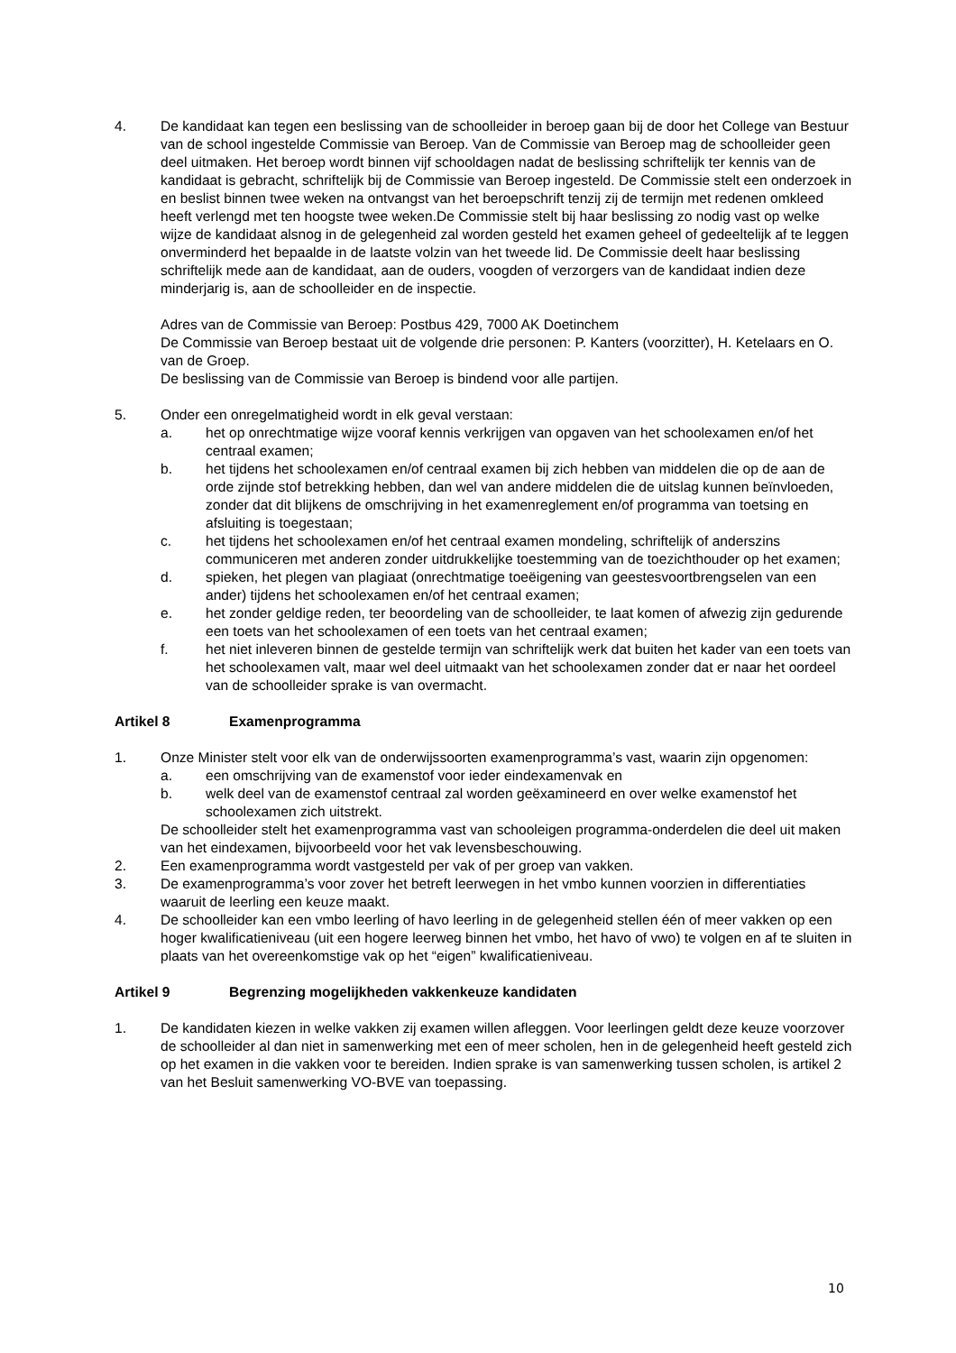4. De kandidaat kan tegen een beslissing van de schoolleider in beroep gaan bij de door het College van Bestuur van de school ingestelde Commissie van Beroep. Van de Commissie van Beroep mag de schoolleider geen deel uitmaken. Het beroep wordt binnen vijf schooldagen nadat de beslissing schriftelijk ter kennis van de kandidaat is gebracht, schriftelijk bij de Commissie van Beroep ingesteld. De Commissie stelt een onderzoek in en beslist binnen twee weken na ontvangst van het beroepschrift tenzij zij de termijn met redenen omkleed heeft verlengd met ten hoogste twee weken.De Commissie stelt bij haar beslissing zo nodig vast op welke wijze de kandidaat alsnog in de gelegenheid zal worden gesteld het examen geheel of gedeeltelijk af te leggen onverminderd het bepaalde in de laatste volzin van het tweede lid. De Commissie deelt haar beslissing schriftelijk mede aan de kandidaat, aan de ouders, voogden of verzorgers van de kandidaat indien deze minderjarig is, aan de schoolleider en de inspectie.
Adres van de Commissie van Beroep: Postbus 429, 7000 AK Doetinchem
De Commissie van Beroep bestaat uit de volgende drie personen: P. Kanters (voorzitter), H. Ketelaars en O. van de Groep.
De beslissing van de Commissie van Beroep is bindend voor alle partijen.
5. Onder een onregelmatigheid wordt in elk geval verstaan:
a. het op onrechtmatige wijze vooraf kennis verkrijgen van opgaven van het schoolexamen en/of het centraal examen;
b. het tijdens het schoolexamen en/of centraal examen bij zich hebben van middelen die op de aan de orde zijnde stof betrekking hebben, dan wel van andere middelen die de uitslag kunnen beïnvloeden, zonder dat dit blijkens de omschrijving in het examenreglement en/of programma van toetsing en afsluiting is toegestaan;
c. het tijdens het schoolexamen en/of het centraal examen mondeling, schriftelijk of anderszins communiceren met anderen zonder uitdrukkelijke toestemming van de toezichthouder op het examen;
d. spieken, het plegen van plagiaat (onrechtmatige toeëigening van geestesvoortbrengselen van een ander) tijdens het schoolexamen en/of het centraal examen;
e. het zonder geldige reden, ter beoordeling van de schoolleider, te laat komen of afwezig zijn gedurende een toets van het schoolexamen of een toets van het centraal examen;
f. het niet inleveren binnen de gestelde termijn van schriftelijk werk dat buiten het kader van een toets van het schoolexamen valt, maar wel deel uitmaakt van het schoolexamen zonder dat er naar het oordeel van de schoolleider sprake is van overmacht.
Artikel 8 Examenprogramma
1. Onze Minister stelt voor elk van de onderwijssoorten examenprogramma’s vast, waarin zijn opgenomen:
a. een omschrijving van de examenstof voor ieder eindexamenvak en
b. welk deel van de examenstof centraal zal worden geëxamineerd en over welke examenstof het schoolexamen zich uitstrekt.
De schoolleider stelt het examenprogramma vast van schooleigen programma-onderdelen die deel uit maken van het eindexamen, bijvoorbeeld voor het vak levensbeschouwing.
2. Een examenprogramma wordt vastgesteld per vak of per groep van vakken.
3. De examenprogramma’s voor zover het betreft leerwegen in het vmbo kunnen voorzien in differentiaties waaruit de leerling een keuze maakt.
4. De schoolleider kan een vmbo leerling of havo leerling in de gelegenheid stellen één of meer vakken op een hoger kwalificatieniveau (uit een hogere leerweg binnen het vmbo, het havo of vwo) te volgen en af te sluiten in plaats van het overeenkomstige vak op het “eigen” kwalificatieniveau.
Artikel 9 Begrenzing mogelijkheden vakkenkeuze kandidaten
1. De kandidaten kiezen in welke vakken zij examen willen afleggen. Voor leerlingen geldt deze keuze voorzover de schoolleider al dan niet in samenwerking met een of meer scholen, hen in de gelegenheid heeft gesteld zich op het examen in die vakken voor te bereiden. Indien sprake is van samenwerking tussen scholen, is artikel 2 van het Besluit samenwerking VO-BVE van toepassing.
10